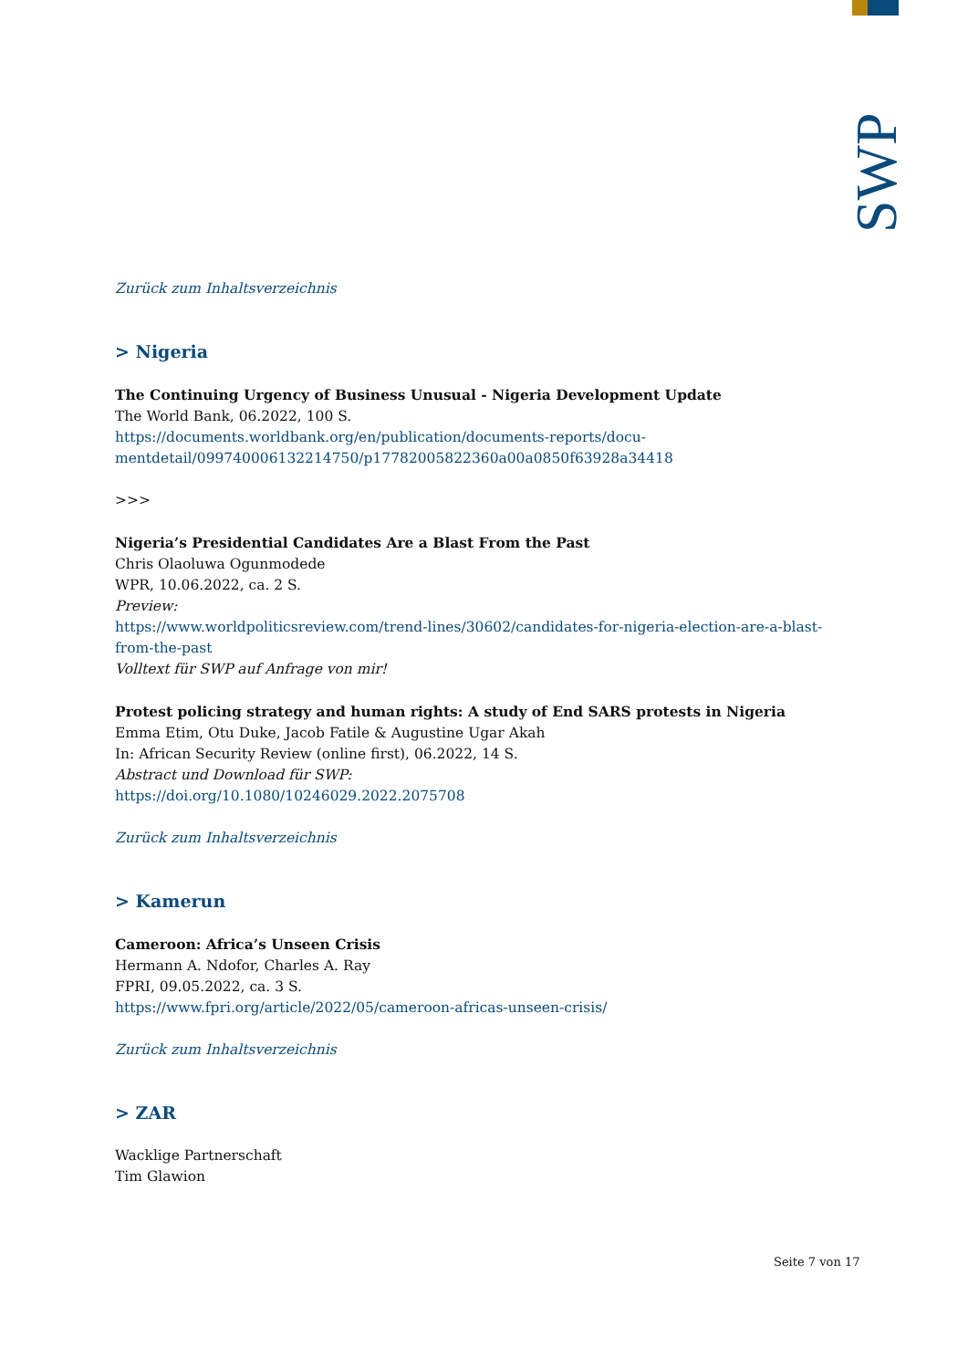SWP
Zurück zum Inhaltsverzeichnis
> Nigeria
The Continuing Urgency of Business Unusual - Nigeria Development Update
The World Bank, 06.2022, 100 S.
https://documents.worldbank.org/en/publication/documents-reports/docu-mentdetail/099740006132214750/p17782005822360a00a0850f63928a34418
>>>
Nigeria’s Presidential Candidates Are a Blast From the Past
Chris Olaoluwa Ogunmodede
WPR, 10.06.2022, ca. 2 S.
Preview:
https://www.worldpoliticsreview.com/trend-lines/30602/candidates-for-nigeria-election-are-a-blast-from-the-past
Volltext für SWP auf Anfrage von mir!
Protest policing strategy and human rights: A study of End SARS protests in Nigeria
Emma Etim, Otu Duke, Jacob Fatile & Augustine Ugar Akah
In: African Security Review (online first), 06.2022, 14 S.
Abstract und Download für SWP:
https://doi.org/10.1080/10246029.2022.2075708
Zurück zum Inhaltsverzeichnis
> Kamerun
Cameroon: Africa’s Unseen Crisis
Hermann A. Ndofor, Charles A. Ray
FPRI, 09.05.2022, ca. 3 S.
https://www.fpri.org/article/2022/05/cameroon-africas-unseen-crisis/
Zurück zum Inhaltsverzeichnis
> ZAR
Wacklige Partnerschaft
Tim Glawion
Seite 7 von 17